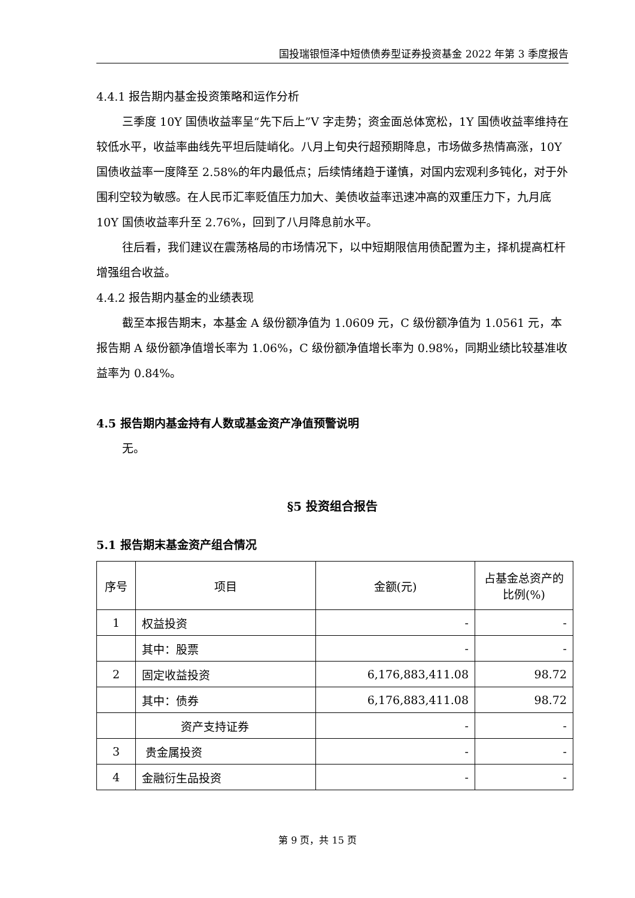国投瑞银恒泽中短债债券型证券投资基金 2022 年第 3 季度报告
4.4.1 报告期内基金投资策略和运作分析
三季度 10Y 国债收益率呈“先下后上”V 字走势；资金面总体宽松，1Y 国债收益率维持在较低水平，收益率曲线先平坦后陡峭化。八月上旬央行超预期降息，市场做多热情高涨，10Y 国债收益率一度降至 2.58%的年内最低点；后续情绪趋于谨慎，对国内宏观利多钝化，对于外围利空较为敏感。在人民币汇率贬值压力加大、美债收益率迅速冲高的双重压力下，九月底 10Y 国债收益率升至 2.76%，回到了八月降息前水平。
往后看，我们建议在震荡格局的市场情况下，以中短期限信用债配置为主，择机提高杠杆增强组合收益。
4.4.2 报告期内基金的业绩表现
截至本报告期末，本基金 A 级份额净值为 1.0609 元，C 级份额净值为 1.0561 元，本报告期 A 级份额净值增长率为 1.06%，C 级份额净值增长率为 0.98%，同期业绩比较基准收益率为 0.84%。
4.5 报告期内基金持有人数或基金资产净值预警说明
无。
§5 投资组合报告
5.1 报告期末基金资产组合情况
| 序号 | 项目 | 金额(元) | 占基金总资产的比例(%) |
| 1 | 权益投资 | - | - |
| | 其中：股票 | - | - |
| 2 | 固定收益投资 | 6,176,883,411.08 | 98.72 |
| | 其中：债券 | 6,176,883,411.08 | 98.72 |
| | 资产支持证券 | - | - |
| 3 | 贵金属投资 | - | - |
| 4 | 金融衍生品投资 | - | - |
第 9 页，共 15 页